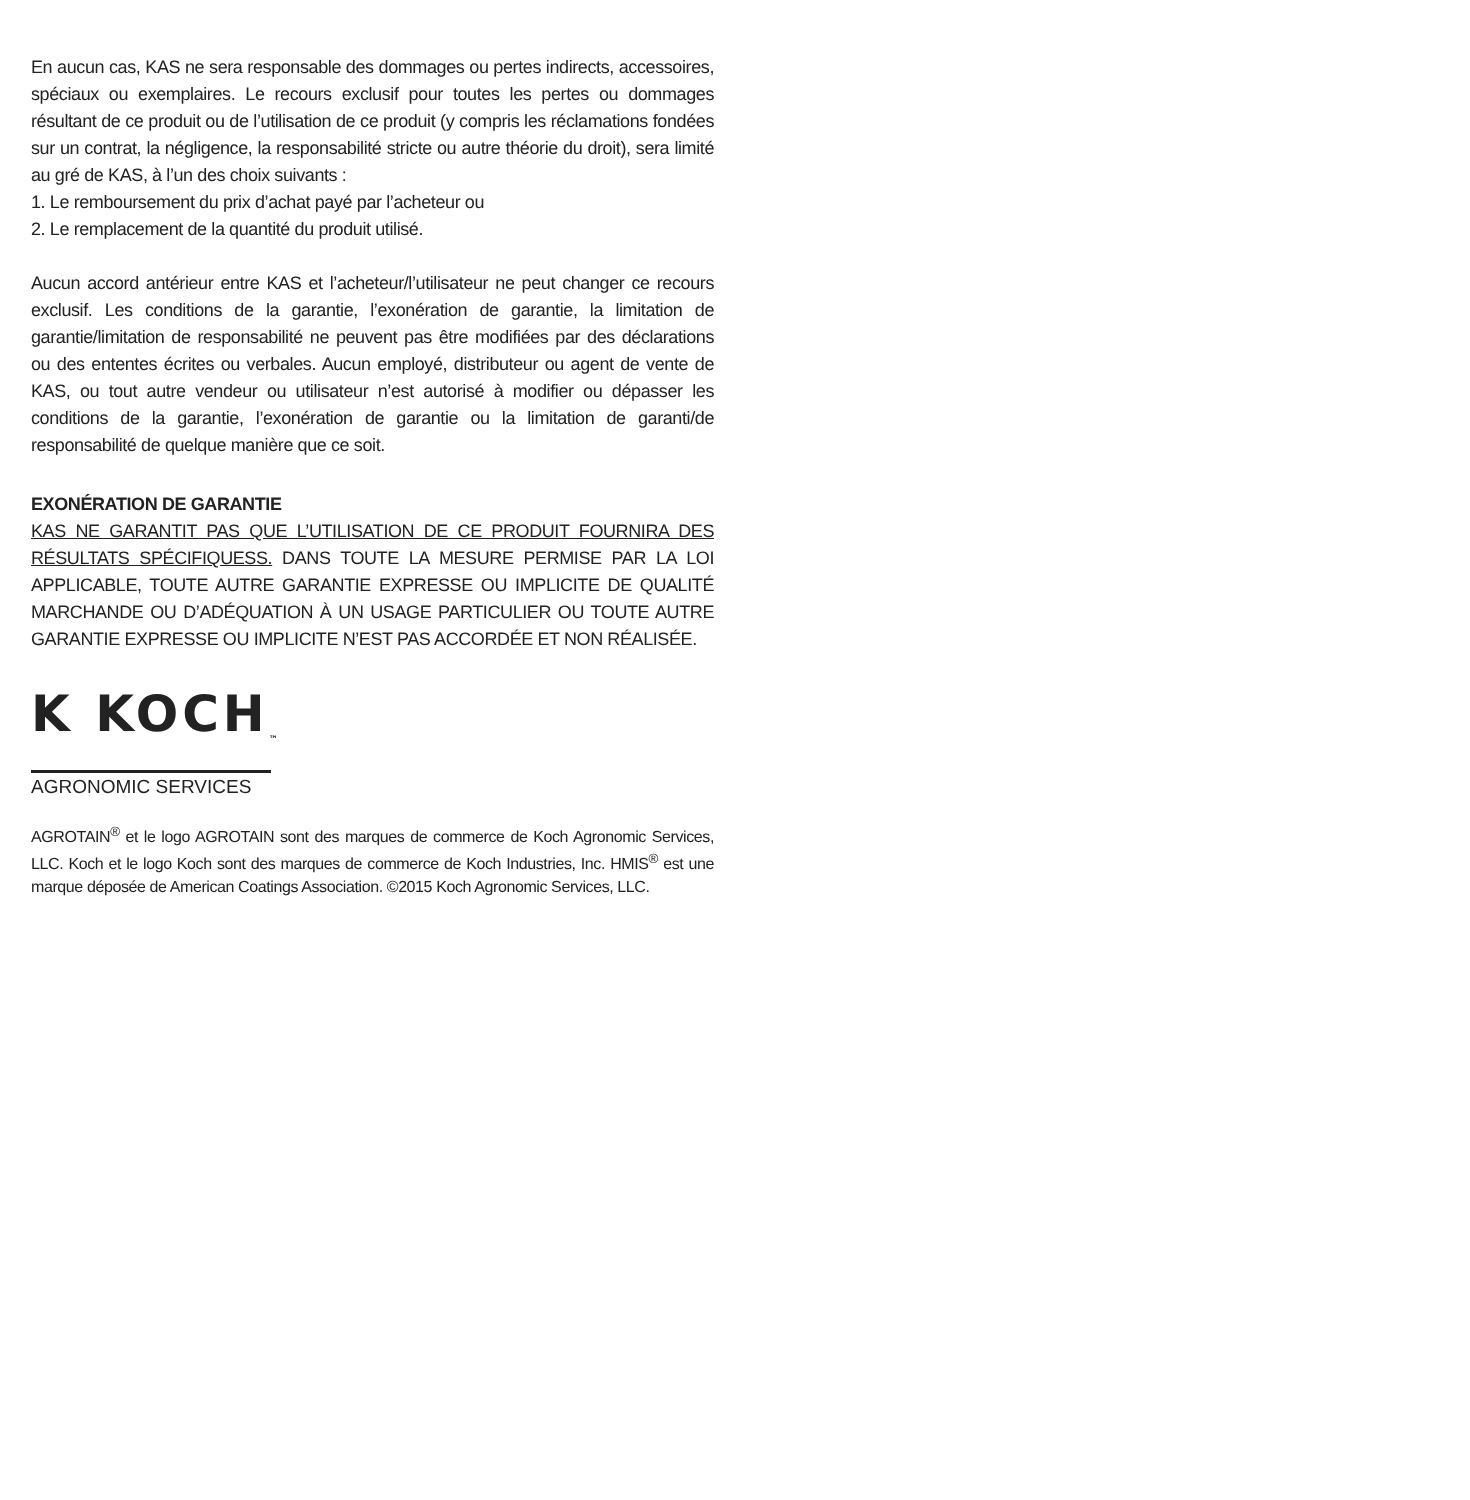En aucun cas, KAS ne sera responsable des dommages ou pertes indirects, accessoires, spéciaux ou exemplaires. Le recours exclusif pour toutes les pertes ou dommages résultant de ce produit ou de l’utilisation de ce produit (y compris les réclamations fondées sur un contrat, la négligence, la responsabilité stricte ou autre théorie du droit), sera limité au gré de KAS, à l’un des choix suivants :
1. Le remboursement du prix d’achat payé par l’acheteur ou
2. Le remplacement de la quantité du produit utilisé.
Aucun accord antérieur entre KAS et l’acheteur/l’utilisateur ne peut changer ce recours exclusif. Les conditions de la garantie, l’exonération de garantie, la limitation de garantie/limitation de responsabilité ne peuvent pas être modifiées par des déclarations ou des ententes écrites ou verbales. Aucun employé, distributeur ou agent de vente de KAS, ou tout autre vendeur ou utilisateur n’est autorisé à modifier ou dépasser les conditions de la garantie, l’exonération de garantie ou la limitation de garanti/de responsabilité de quelque manière que ce soit.
EXONÉRATION DE GARANTIE
KAS NE GARANTIT PAS QUE L’UTILISATION DE CE PRODUIT FOURNIRA DES RÉSULTATS SPÉCIFIQUESS. DANS TOUTE LA MESURE PERMISE PAR LA LOI APPLICABLE, TOUTE AUTRE GARANTIE EXPRESSE OU IMPLICITE DE QUALITÉ MARCHANDE OU D’ADÉQUATION À UN USAGE PARTICULIER OU TOUTE AUTRE GARANTIE EXPRESSE OU IMPLICITE N’EST PAS ACCORDÉE ET NON RÉALISÉE.
K KOCH<sub>™</sub>
AGRONOMIC SERVICES
AGROTAIN<sup>®</sup> et le logo AGROTAIN sont des marques de commerce de Koch Agronomic Services, LLC. Koch et le logo Koch sont des marques de commerce de Koch Industries, Inc. HMIS<sup>®</sup> est une marque déposée de American Coatings Association. ©2015 Koch Agronomic Services, LLC.